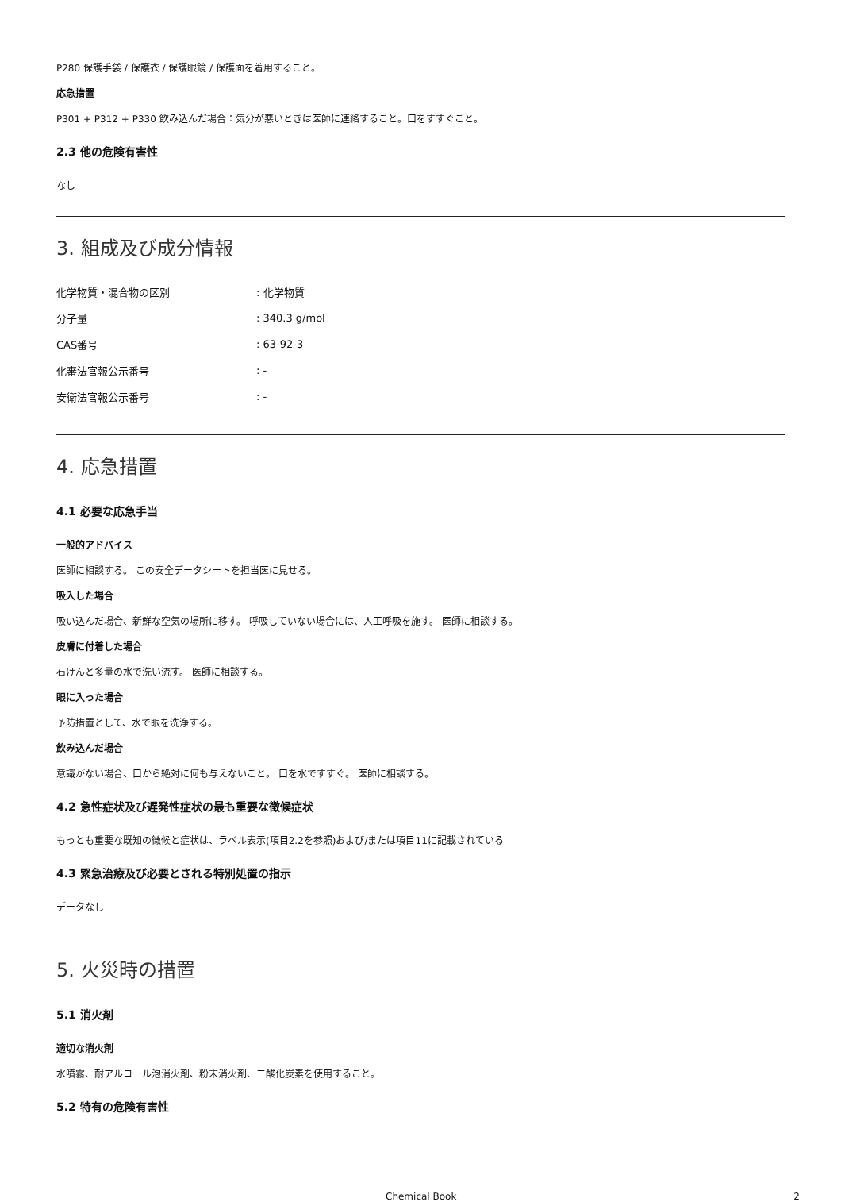P280 保護手袋 / 保護衣 / 保護眼鏡 / 保護面を着用すること。
応急措置
P301 + P312 + P330 飲み込んだ場合：気分が悪いときは医師に連絡すること。口をすすぐこと。
2.3 他の危険有害性
なし
3. 組成及び成分情報
| 化学物質・混合物の区別 | : 化学物質 |
| 分子量 | : 340.3 g/mol |
| CAS番号 | : 63-92-3 |
| 化審法官報公示番号 | : - |
| 安衛法官報公示番号 | : - |
4. 応急措置
4.1 必要な応急手当
一般的アドバイス
医師に相談する。 この安全データシートを担当医に見せる。
吸入した場合
吸い込んだ場合、新鮮な空気の場所に移す。 呼吸していない場合には、人工呼吸を施す。 医師に相談する。
皮膚に付着した場合
石けんと多量の水で洗い流す。 医師に相談する。
眼に入った場合
予防措置として、水で眼を洗浄する。
飲み込んだ場合
意識がない場合、口から絶対に何も与えないこと。 口を水ですすぐ。 医師に相談する。
4.2 急性症状及び遅発性症状の最も重要な徴候症状
もっとも重要な既知の徴候と症状は、ラベル表示(項目2.2を参照)および/または項目11に記載されている
4.3 緊急治療及び必要とされる特別処置の指示
データなし
5. 火災時の措置
5.1 消火剤
適切な消火剤
水噴霧、耐アルコール泡消火剤、粉末消火剤、二酸化炭素を使用すること。
5.2 特有の危険有害性
Chemical Book 2